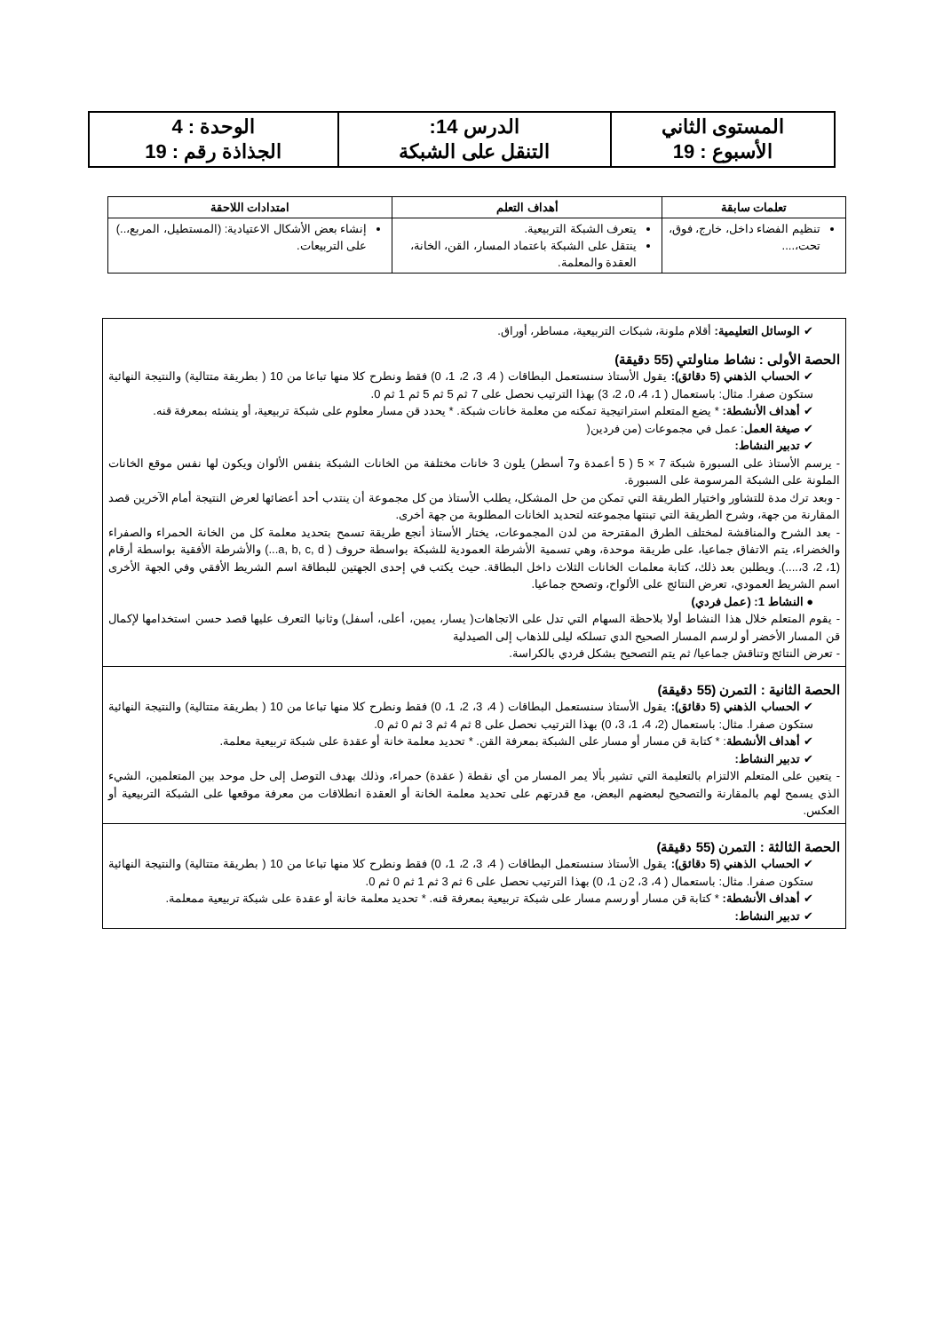| المستوى الثاني الأسبوع : 19 | الدرس 14: التنقل على الشبكة | الوحدة : 4 الجذاذة رقم : 19 |
| تعلمات سابقة | أهداف التعلم | امتدادات اللاحقة |
| --- | --- | --- |
| تنظيم الفضاء داخل، خارج، فوق، تحت،.... | يتعرف الشبكة التربيعية. ينتقل على الشبكة باعتماد المسار، القن، الخانة، العقدة والمعلمة. | إنشاء بعض الأشكال الاعتيادية: (المستطيل، المربع،..) على التربيعات. |
| ✔ الوسائل التعليمية: أقلام ملونة، شبكات التربيعية، مساطر، أوراق. الحصة الأولى : نشاط مناولتي (55 دقيقة) ✔ الحساب الذهني (5 دقائق): يقول الأستاذ سنستعمل البطاقات ( 4، 3، 2، 1، 0) فقط ونطرح كلا منها تباعا من 10 ( بطريقة متتالية) والنتيجة النهائية ستكون صفرا. مثال: باستعمال ( 1، 4، 0، 2، 3) بهذا الترتيب نحصل على 7 ثم 5 ثم 5 ثم 1 ثم 0. ✔ أهداف الأنشطة: * يضع المتعلم استراتيجية تمكنه من معلمة خانات شبكة. * يحدد قن مسار معلوم على شبكة تربيعية، أو ينشئه بمعرفة قنه. ✔ صيغة العمل : عمل في مجموعات (من فردين( ✔ تدبير النشاط: - يرسم الأستاذ على السبورة شبكة 7 × 5 ( 5 أعمدة و7 أسطر) يلون 3 خانات مختلفة من الخانات الشبكة بنفس الألوان ويكون لها نفس موقع الخانات الملونة على الشبكة المرسومة على السبورة. - وبعد ترك مدة للتشاور واختيار الطريقة التي تمكن من حل المشكل، يطلب الأستاذ من كل مجموعة أن ينتدب أحد أعضائها لعرض النتيجة أمام الآخرين قصد المقارنة من جهة، وشرح الطريقة التي تبنتها مجموعته لتحديد الخانات المطلوبة من جهة أخرى. - بعد الشرح والمناقشة لمختلف الطرق المقترحة من لدن المجموعات، يختار الأستاذ أنجع طريقة تسمح بتحديد معلمة كل من الخانة الحمراء والصفراء والخضراء، يتم الاتفاق جماعيا، على طريقة موحدة، وهي تسمية الأشرطة العمودية للشبكة بواسطة حروف ( a, b, c, d...) والأشرطة الأفقية بواسطة أرقام (1، 2، 3،....). ويطلبن بعد ذلك، كتابة معلمات الخانات الثلاث داخل البطاقة. حيث يكتب في إحدى الجهتين للبطاقة اسم الشريط الأفقي وفي الجهة الأخرى اسم الشريط العمودي، تعرض النتائج على الألواح، وتصحح جماعيا. ● النشاط 1: (عمل فردي) - يقوم المتعلم خلال هذا النشاط أولا بلاحظة السهام التي تدل على الاتجاهات( يسار، يمين، أعلى، أسفل) وثانيا التعرف عليها قصد حسن استخدامها لإكمال قن المسار الأخضر أو لرسم المسار الصحيح الدي تسلكه ليلى للذهاب إلى الصيدلية - تعرض النتائج وتناقش جماعيا/ ثم يتم التصحيح بشكل فردي بالكراسة. |
| الحصة الثانية : التمرن (55 دقيقة) ✔ الحساب الذهني (5 دقائق): يقول الأستاذ سنستعمل البطاقات ( 4، 3، 2، 1، 0) فقط ونطرح كلا منها تباعا من 10 ( بطريقة متتالية) والنتيجة النهائية ستكون صفرا. مثال: باستعمال (2، 4، 1، 3، 0) بهذا الترتيب نحصل على 8 ثم 4 ثم 3 ثم 0 ثم 0. ✔ أهداف الأنشطة : * كتابة قن مسار أو مسار على الشبكة بمعرفة القن. * تحديد معلمة خانة أو عقدة على شبكة تربيعية معلمة. ✔ تدبير النشاط: - يتعين على المتعلم الالتزام بالتعليمة التي تشير بألا يمر المسار من أي نقطة ( عقدة) حمراء، وذلك بهدف التوصل إلى حل موحد بين المتعلمين، الشيء الذي يسمح لهم بالمقارنة والتصحيح لبعضهم البعض، مع قدرتهم على تحديد معلمة الخانة أو العقدة انطلاقات من معرفة موقعها على الشبكة التربيعية أو العكس. |
| الحصة الثالثة : التمرن (55 دقيقة) ✔ الحساب الذهني (5 دقائق): يقول الأستاذ سنستعمل البطاقات ( 4، 3، 2، 1، 0) فقط ونطرح كلا منها تباعا من 10 ( بطريقة متتالية) والنتيجة النهائية ستكون صفرا. مثال: باستعمال ( 4، 3، 2ن 1، 0) بهذا الترتيب نحصل على 6 ثم 3 ثم 1 ثم 0 ثم 0. ✔ أهداف الأنشطة: * كتابة قن مسار أو رسم مسار على شبكة تربيعية بمعرفة قنه. * تحديد معلمة خانة أو عقدة على شبكة تربيعية ممعلمة. ✔ تدبير النشاط: |